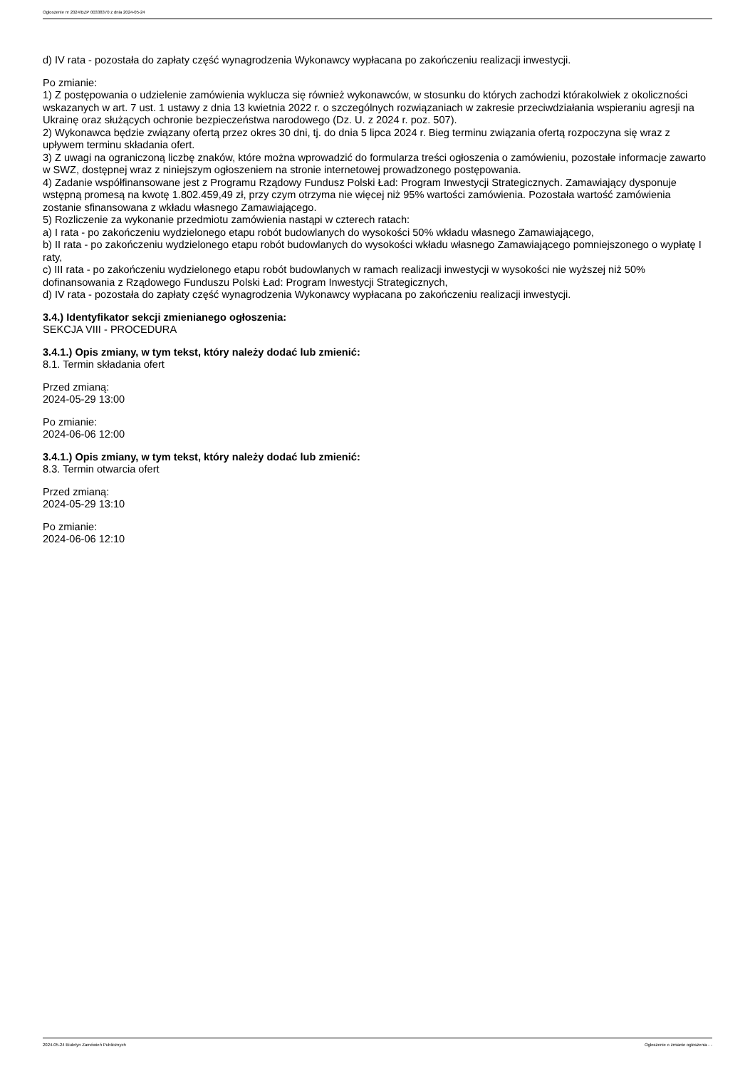Ogłoszenie nr 2024/BZP 00338370 z dnia 2024-05-24
d) IV rata - pozostała do zapłaty część wynagrodzenia Wykonawcy wypłacana po zakończeniu realizacji inwestycji.
Po zmianie:
1) Z postępowania o udzielenie zamówienia wyklucza się również wykonawców, w stosunku do których zachodzi którakolwiek z okoliczności wskazanych w art. 7 ust. 1 ustawy z dnia 13 kwietnia 2022 r. o szczególnych rozwiązaniach w zakresie przeciwdziałania wspieraniu agresji na Ukrainę oraz służących ochronie bezpieczeństwa narodowego (Dz. U. z 2024 r. poz. 507).
2) Wykonawca będzie związany ofertą przez okres 30 dni, tj. do dnia 5 lipca 2024 r. Bieg terminu związania ofertą rozpoczyna się wraz z upływem terminu składania ofert.
3) Z uwagi na ograniczoną liczbę znaków, które można wprowadzić do formularza treści ogłoszenia o zamówieniu, pozostałe informacje zawarto w SWZ, dostępnej wraz z niniejszym ogłoszeniem na stronie internetowej prowadzonego postępowania.
4) Zadanie współfinansowane jest z Programu Rządowy Fundusz Polski Ład: Program Inwestycji Strategicznych. Zamawiający dysponuje wstępną promesą na kwotę 1.802.459,49 zł, przy czym otrzyma nie więcej niż 95% wartości zamówienia. Pozostała wartość zamówienia zostanie sfinansowana z wkładu własnego Zamawiającego.
5) Rozliczenie za wykonanie przedmiotu zamówienia nastąpi w czterech ratach:
a) I rata - po zakończeniu wydzielonego etapu robót budowlanych do wysokości 50% wkładu własnego Zamawiającego,
b) II rata - po zakończeniu wydzielonego etapu robót budowlanych do wysokości wkładu własnego Zamawiającego pomniejszonego o wypłatę I raty,
c) III rata - po zakończeniu wydzielonego etapu robót budowlanych w ramach realizacji inwestycji w wysokości nie wyższej niż 50% dofinansowania z Rządowego Funduszu Polski Ład: Program Inwestycji Strategicznych,
d) IV rata - pozostała do zapłaty część wynagrodzenia Wykonawcy wypłacana po zakończeniu realizacji inwestycji.
3.4.) Identyfikator sekcji zmienianego ogłoszenia:
SEKCJA VIII - PROCEDURA
3.4.1.) Opis zmiany, w tym tekst, który należy dodać lub zmienić:
8.1. Termin składania ofert
Przed zmianą:
2024-05-29 13:00
Po zmianie:
2024-06-06 12:00
3.4.1.) Opis zmiany, w tym tekst, który należy dodać lub zmienić:
8.3. Termin otwarcia ofert
Przed zmianą:
2024-05-29 13:10
Po zmianie:
2024-06-06 12:10
2024-05-24 Biuletyn Zamówień Publicznych Ogłoszenie o zmianie ogłoszenia - -